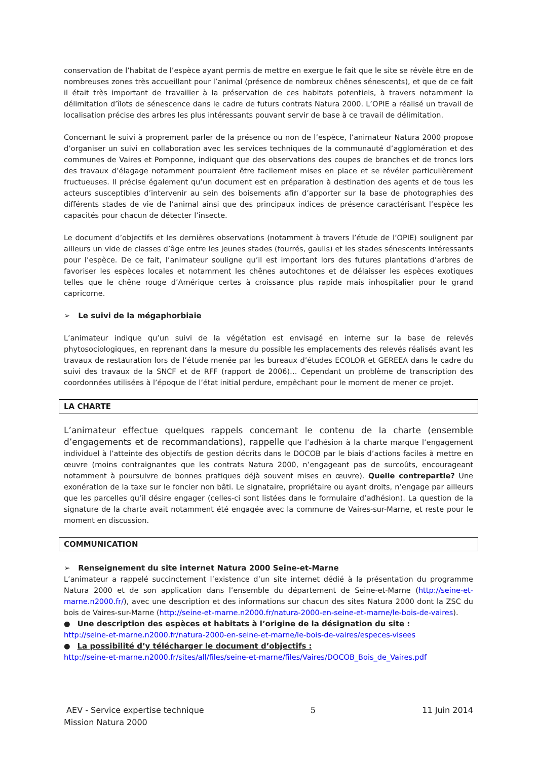conservation de l’habitat de l’espèce ayant permis de mettre en exergue le fait que le site se révèle être en de nombreuses zones très accueillant pour l’animal (présence de nombreux chênes sénescents), et que de ce fait il était très important de travailler à la préservation de ces habitats potentiels, à travers notamment la délimitation d’îlots de sénescence dans le cadre de futurs contrats Natura 2000. L’OPIE a réalisé un travail de localisation précise des arbres les plus intéressants pouvant servir de base à ce travail de délimitation.
Concernant le suivi à proprement parler de la présence ou non de l’espèce, l’animateur Natura 2000 propose d’organiser un suivi en collaboration avec les services techniques de la communauté d’agglomération et des communes de Vaires et Pomponne, indiquant que des observations des coupes de branches et de troncs lors des travaux d’élagage notamment pourraient être facilement mises en place et se révéler particulièrement fructueuses. Il précise également qu’un document est en préparation à destination des agents et de tous les acteurs susceptibles d’intervenir au sein des boisements afin d’apporter sur la base de photographies des différents stades de vie de l’animal ainsi que des principaux indices de présence caractérisant l’espèce les capacités pour chacun de détecter l’insecte.
Le document d’objectifs et les dernières observations (notamment à travers l’étude de l’OPIE) soulignent par ailleurs un vide de classes d’âge entre les jeunes stades (fourrés, gaulis) et les stades sénescents intéressants pour l’espèce. De ce fait, l’animateur souligne qu’il est important lors des futures plantations d’arbres de favoriser les espèces locales et notamment les chênes autochtones et de délaisser les espèces exotiques telles que le chêne rouge d’Amérique certes à croissance plus rapide mais inhospitalier pour le grand capricorne.
➢ Le suivi de la mégaphorbiaie
L’animateur indique qu’un suivi de la végétation est envisagé en interne sur la base de relevés phytosociologiques, en reprenant dans la mesure du possible les emplacements des relevés réalisés avant les travaux de restauration lors de l’étude menée par les bureaux d’études ECOLOR et GEREEA dans le cadre du suivi des travaux de la SNCF et de RFF (rapport de 2006)… Cependant un problème de transcription des coordonnées utilisées à l’époque de l’état initial perdure, empêchant pour le moment de mener ce projet.
LA CHARTE
L’animateur effectue quelques rappels concernant le contenu de la charte (ensemble d’engagements et de recommandations), rappelle que l’adhésion à la charte marque l’engagement individuel à l’atteinte des objectifs de gestion décrits dans le DOCOB par le biais d’actions faciles à mettre en œuvre (moins contraignantes que les contrats Natura 2000, n’engageant pas de surcoûts, encourageant notamment à poursuivre de bonnes pratiques déjà souvent mises en œuvre). Quelle contrepartie? Une exonération de la taxe sur le foncier non bâti. Le signataire, propriétaire ou ayant droits, n’engage par ailleurs que les parcelles qu’il désire engager (celles-ci sont listées dans le formulaire d’adhésion). La question de la signature de la charte avait notamment été engagée avec la commune de Vaires-sur-Marne, et reste pour le moment en discussion.
COMMUNICATION
➢ Renseignement du site internet Natura 2000 Seine-et-Marne
L’animateur a rappelé succinctement l’existence d’un site internet dédié à la présentation du programme Natura 2000 et de son application dans l’ensemble du département de Seine-et-Marne (http://seine-et-marne.n2000.fr/), avec une description et des informations sur chacun des sites Natura 2000 dont la ZSC du bois de Vaires-sur-Marne (http://seine-et-marne.n2000.fr/natura-2000-en-seine-et-marne/le-bois-de-vaires).
● Une description des espèces et habitats à l’origine de la désignation du site :
http://seine-et-marne.n2000.fr/natura-2000-en-seine-et-marne/le-bois-de-vaires/especes-visees
● La possibilité d’y télécharger le document d’objectifs :
http://seine-et-marne.n2000.fr/sites/all/files/seine-et-marne/files/Vaires/DOCOB_Bois_de_Vaires.pdf
AEV - Service expertise technique 5 11 Juin 2014
Mission Natura 2000